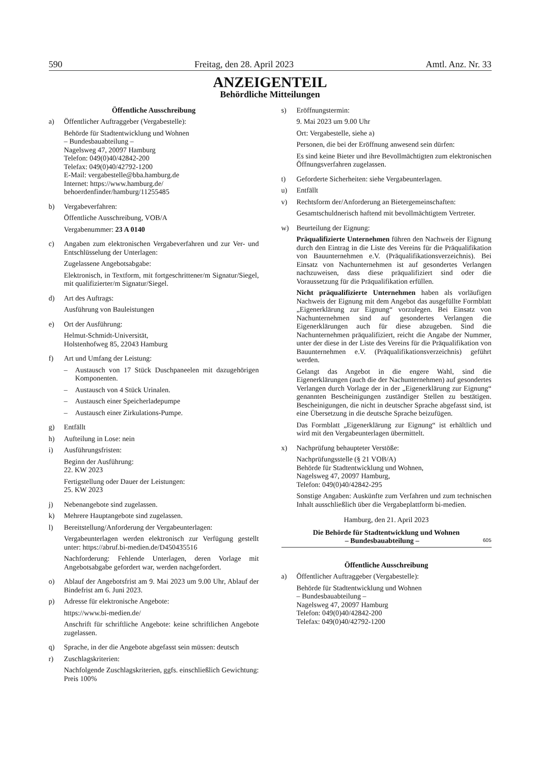590 Freitag, den 28. April 2023 Amtl. Anz. Nr. 33
ANZEIGENTEIL
Behördliche Mitteilungen
Öffentliche Ausschreibung
a) Öffentlicher Auftraggeber (Vergabestelle):
Behörde für Stadtentwicklung und Wohnen
– Bundesbauabteilung –
Nagelsweg 47, 20097 Hamburg
Telefon: 049(0)40/42842-200
Telefax: 049(0)40/42792-1200
E-Mail: vergabestelle@bba.hamburg.de
Internet: https://www.hamburg.de/
behoerdenfinder/hamburg/11255485
b) Vergabeverfahren:
Öffentliche Ausschreibung, VOB/A
Vergabenummer: 23 A 0140
c) Angaben zum elektronischen Vergabeverfahren und zur Ver- und Entschlüsselung der Unterlagen:
Zugelassene Angebotsabgabe:
Elektronisch, in Textform, mit fortgeschrittener/m Signatur/Siegel, mit qualifizierter/m Signatur/Siegel.
d) Art des Auftrags:
Ausführung von Bauleistungen
e) Ort der Ausführung:
Helmut-Schmidt-Universität,
Holstenhofweg 85, 22043 Hamburg
f) Art und Umfang der Leistung:
– Austausch von 17 Stück Duschpaneelen mit dazugehörigen Komponenten.
– Austausch von 4 Stück Urinalen.
– Austausch einer Speicherladepumpe
– Austausch einer Zirkulations-Pumpe.
g) Entfällt
h) Aufteilung in Lose: nein
i) Ausführungsfristen:
Beginn der Ausführung:
22. KW 2023
Fertigstellung oder Dauer der Leistungen:
25. KW 2023
j) Nebenangebote sind zugelassen.
k) Mehrere Hauptangebote sind zugelassen.
l) Bereitstellung/Anforderung der Vergabeunterlagen:
Vergabeunterlagen werden elektronisch zur Verfügung gestellt unter: https://abruf.bi-medien.de/D450435516
Nachforderung: Fehlende Unterlagen, deren Vorlage mit Angebotsabgabe gefordert war, werden nachgefordert.
o) Ablauf der Angebotsfrist am 9. Mai 2023 um 9.00 Uhr, Ablauf der Bindefrist am 6. Juni 2023.
p) Adresse für elektronische Angebote:
https://www.bi-medien.de/
Anschrift für schriftliche Angebote: keine schriftlichen Angebote zugelassen.
q) Sprache, in der die Angebote abgefasst sein müssen: deutsch
r) Zuschlagskriterien:
Nachfolgende Zuschlagskriterien, ggfs. einschließlich Gewichtung: Preis 100%
s) Eröffnungstermin:
9. Mai 2023 um 9.00 Uhr
Ort: Vergabestelle, siehe a)
Personen, die bei der Eröffnung anwesend sein dürfen:
Es sind keine Bieter und ihre Bevollmächtigten zum elektronischen Öffnungsverfahren zugelassen.
t) Geforderte Sicherheiten: siehe Vergabeunterlagen.
u) Entfällt
v) Rechtsform der/Anforderung an Bietergemeinschaften:
Gesamtschuldnerisch haftend mit bevollmächtigtem Vertreter.
w) Beurteilung der Eignung:
Präqualifizierte Unternehmen führen den Nachweis der Eignung durch den Eintrag in die Liste des Vereins für die Präqualifikation von Bauunternehmen e.V. (Präqualifikationsverzeichnis). Bei Einsatz von Nachunternehmen ist auf gesondertes Verlangen nachzuweisen, dass diese präqualifiziert sind oder die Voraussetzung für die Präqualifikation erfüllen.
Nicht präqualifizierte Unternehmen haben als vorläufigen Nachweis der Eignung mit dem Angebot das ausgefüllte Formblatt „Eigenerklärung zur Eignung“ vorzulegen. Bei Einsatz von Nachunternehmen sind auf gesondertes Verlangen die Eigenerklärungen auch für diese abzugeben. Sind die Nachunternehmen präqualifiziert, reicht die Angabe der Nummer, unter der diese in der Liste des Vereins für die Präqualifikation von Bauunternehmen e.V. (Präqualifikationsverzeichnis) geführt werden.
Gelangt das Angebot in die engere Wahl, sind die Eigenerklärungen (auch die der Nachunternehmen) auf gesondertes Verlangen durch Vorlage der in der „Eigenerklärung zur Eignung“ genannten Bescheinigungen zuständiger Stellen zu bestätigen. Bescheinigungen, die nicht in deutscher Sprache abgefasst sind, ist eine Übersetzung in die deutsche Sprache beizufügen.
Das Formblatt „Eigenerklärung zur Eignung“ ist erhältlich und wird mit den Vergabeunterlagen übermittelt.
x) Nachprüfung behaupteter Verstöße:
Nachprüfungsstelle (§ 21 VOB/A)
Behörde für Stadtentwicklung und Wohnen,
Nagelsweg 47, 20097 Hamburg,
Telefon: 049(0)40/42842-295
Sonstige Angaben: Auskünfte zum Verfahren und zum technischen Inhalt ausschließlich über die Vergabeplattform bi-medien.
Hamburg, den 21. April 2023
Die Behörde für Stadtentwicklung und Wohnen
– Bundesbauabteilung – 605
Öffentliche Ausschreibung
a) Öffentlicher Auftraggeber (Vergabestelle):
Behörde für Stadtentwicklung und Wohnen
– Bundesbauabteilung –
Nagelsweg 47, 20097 Hamburg
Telefon: 049(0)40/42842-200
Telefax: 049(0)40/42792-1200